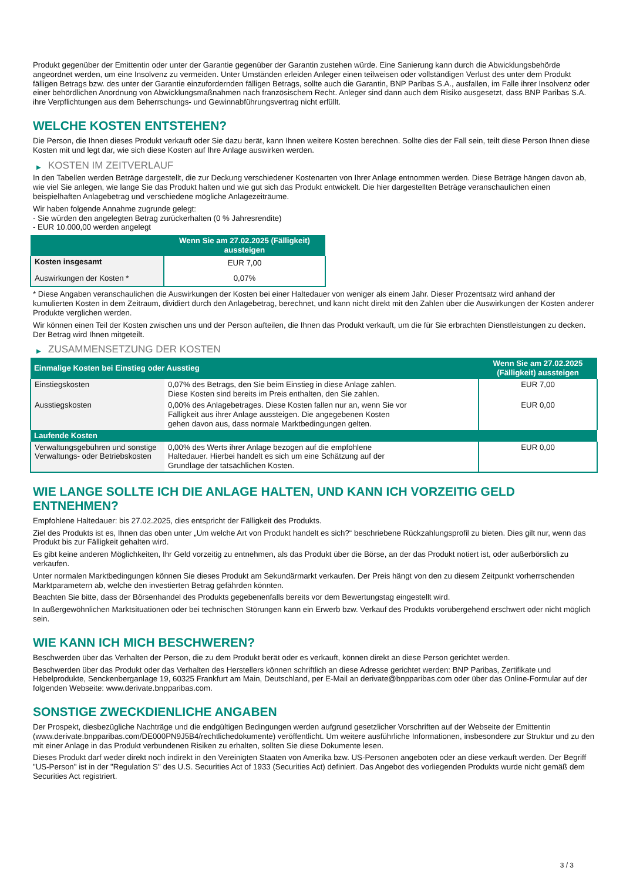Produkt gegenüber der Emittentin oder unter der Garantie gegenüber der Garantin zustehen würde. Eine Sanierung kann durch die Abwicklungsbehörde angeordnet werden, um eine Insolvenz zu vermeiden. Unter Umständen erleiden Anleger einen teilweisen oder vollständigen Verlust des unter dem Produkt fälligen Betrags bzw. des unter der Garantie einzufordernden fälligen Betrags, sollte auch die Garantin, BNP Paribas S.A., ausfallen, im Falle ihrer Insolvenz oder einer behördlichen Anordnung von Abwicklungsmaßnahmen nach französischem Recht. Anleger sind dann auch dem Risiko ausgesetzt, dass BNP Paribas S.A. ihre Verpflichtungen aus dem Beherrschungs- und Gewinnabführungsvertrag nicht erfüllt.
WELCHE KOSTEN ENTSTEHEN?
Die Person, die Ihnen dieses Produkt verkauft oder Sie dazu berät, kann Ihnen weitere Kosten berechnen. Sollte dies der Fall sein, teilt diese Person Ihnen diese Kosten mit und legt dar, wie sich diese Kosten auf Ihre Anlage auswirken werden.
▶ KOSTEN IM ZEITVERLAUF
In den Tabellen werden Beträge dargestellt, die zur Deckung verschiedener Kostenarten von Ihrer Anlage entnommen werden. Diese Beträge hängen davon ab, wie viel Sie anlegen, wie lange Sie das Produkt halten und wie gut sich das Produkt entwickelt. Die hier dargestellten Beträge veranschaulichen einen beispielhaften Anlagebetrag und verschiedene mögliche Anlagezeiträume.
Wir haben folgende Annahme zugrunde gelegt:
- Sie würden den angelegten Betrag zurückerhalten (0 % Jahresrendite)
- EUR 10.000,00 werden angelegt
| | Wenn Sie am 27.02.2025 (Fälligkeit) aussteigen |
| --- | --- |
| Kosten insgesamt | EUR 7,00 |
| Auswirkungen der Kosten * | 0,07% |
* Diese Angaben veranschaulichen die Auswirkungen der Kosten bei einer Haltedauer von weniger als einem Jahr. Dieser Prozentsatz wird anhand der kumulierten Kosten in dem Zeitraum, dividiert durch den Anlagebetrag, berechnet, und kann nicht direkt mit den Zahlen über die Auswirkungen der Kosten anderer Produkte verglichen werden.
Wir können einen Teil der Kosten zwischen uns und der Person aufteilen, die Ihnen das Produkt verkauft, um die für Sie erbrachten Dienstleistungen zu decken. Der Betrag wird Ihnen mitgeteilt.
▶ ZUSAMMENSETZUNG DER KOSTEN
| Einmalige Kosten bei Einstieg oder Ausstieg | | Wenn Sie am 27.02.2025 (Fälligkeit) aussteigen |
| --- | --- | --- |
| Einstiegskosten | 0,07% des Betrags, den Sie beim Einstieg in diese Anlage zahlen. Diese Kosten sind bereits im Preis enthalten, den Sie zahlen. | EUR 7,00 |
| Ausstiegskosten | 0,00% des Anlagebetrages. Diese Kosten fallen nur an, wenn Sie vor Fälligkeit aus ihrer Anlage aussteigen. Die angegebenen Kosten gehen davon aus, dass normale Marktbedingungen gelten. | EUR 0,00 |
| Laufende Kosten | | |
| Verwaltungsgebühren und sonstige Verwaltungs- oder Betriebskosten | 0,00% des Werts ihrer Anlage bezogen auf die empfohlene Haltedauer. Hierbei handelt es sich um eine Schätzung auf der Grundlage der tatsächlichen Kosten. | EUR 0,00 |
WIE LANGE SOLLTE ICH DIE ANLAGE HALTEN, UND KANN ICH VORZEITIG GELD ENTNEHMEN?
Empfohlene Haltedauer: bis 27.02.2025, dies entspricht der Fälligkeit des Produkts.
Ziel des Produkts ist es, Ihnen das oben unter „Um welche Art von Produkt handelt es sich?“ beschriebene Rückzahlungsprofil zu bieten. Dies gilt nur, wenn das Produkt bis zur Fälligkeit gehalten wird.
Es gibt keine anderen Möglichkeiten, Ihr Geld vorzeitig zu entnehmen, als das Produkt über die Börse, an der das Produkt notiert ist, oder außerbörslich zu verkaufen.
Unter normalen Marktbedingungen können Sie dieses Produkt am Sekundärmarkt verkaufen. Der Preis hängt von den zu diesem Zeitpunkt vorherrschenden Marktparametern ab, welche den investierten Betrag gefährden könnten.
Beachten Sie bitte, dass der Börsenhandel des Produkts gegebenenfalls bereits vor dem Bewertungstag eingestellt wird.
In außergewöhnlichen Marktsituationen oder bei technischen Störungen kann ein Erwerb bzw. Verkauf des Produkts vorübergehend erschwert oder nicht möglich sein.
WIE KANN ICH MICH BESCHWEREN?
Beschwerden über das Verhalten der Person, die zu dem Produkt berät oder es verkauft, können direkt an diese Person gerichtet werden.
Beschwerden über das Produkt oder das Verhalten des Herstellers können schriftlich an diese Adresse gerichtet werden: BNP Paribas, Zertifikate und Hebelprodukte, Senckenberganlage 19, 60325 Frankfurt am Main, Deutschland, per E-Mail an derivate@bnpparibas.com oder über das Online-Formular auf der folgenden Webseite: www.derivate.bnpparibas.com.
SONSTIGE ZWECKDIENLICHE ANGABEN
Der Prospekt, diesbezügliche Nachträge und die endgültigen Bedingungen werden aufgrund gesetzlicher Vorschriften auf der Webseite der Emittentin (www.derivate.bnpparibas.com/DE000PN9J5B4/rechtlichedokumente) veröffentlicht. Um weitere ausführliche Informationen, insbesondere zur Struktur und zu den mit einer Anlage in das Produkt verbundenen Risiken zu erhalten, sollten Sie diese Dokumente lesen.
Dieses Produkt darf weder direkt noch indirekt in den Vereinigten Staaten von Amerika bzw. US-Personen angeboten oder an diese verkauft werden. Der Begriff "US-Person" ist in der "Regulation S" des U.S. Securities Act of 1933 (Securities Act) definiert. Das Angebot des vorliegenden Produkts wurde nicht gemäß dem Securities Act registriert.
3 / 3